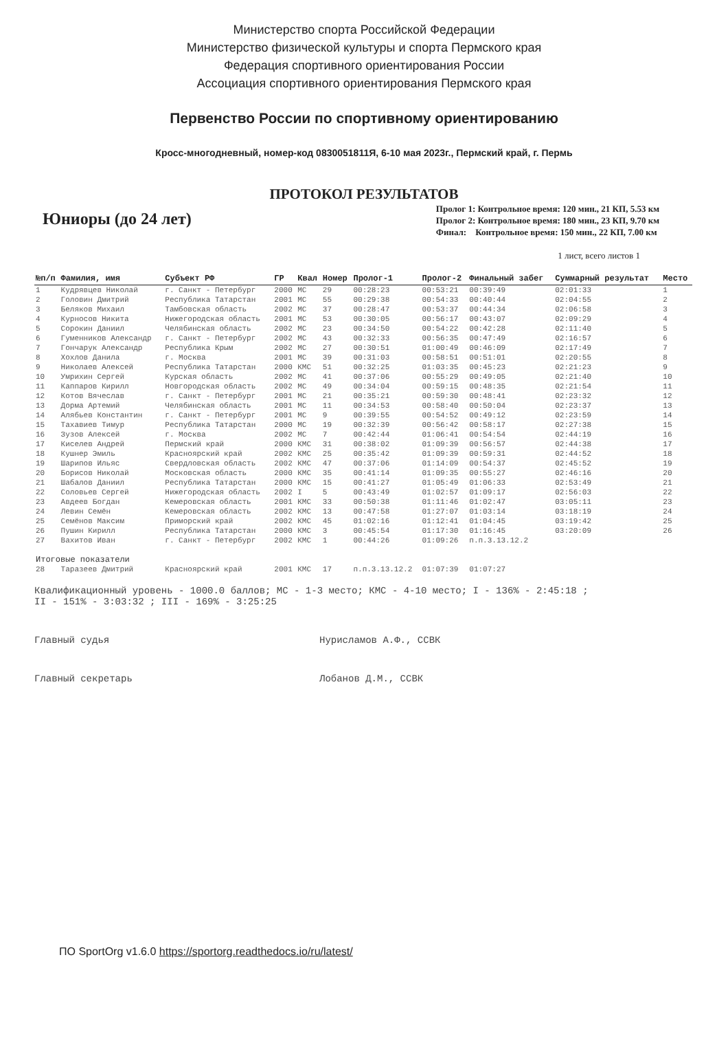Министерство спорта Российской Федерации
Министерство физической культуры и спорта Пермского края
Федерация спортивного ориентирования России
Ассоциация спортивного ориентирования Пермского края
Первенство России по спортивному ориентированию
Кросс-многодневный, номер-код 0830051811Я, 6-10 мая 2023г., Пермский край, г. Пермь
ПРОТОКОЛ РЕЗУЛЬТАТОВ
Юниоры (до 24 лет)
Пролог 1: Контрольное время: 120 мин., 21 КП, 5.53 км
Пролог 2: Контрольное время: 180 мин., 23 КП, 9.70 км
Финал: Контрольное время: 150 мин., 22 КП, 7.00 км
1 лист, всего листов 1
| №п/п | Фамилия, имя | Субъект РФ | ГР | Квал | Номер | Пролог-1 | Пролог-2 | Финальный забег | Суммарный результат | Место |
| --- | --- | --- | --- | --- | --- | --- | --- | --- | --- | --- |
| 1 | Кудрявцев Николай | г. Санкт - Петербург | 2000 | МС | 29 | 00:28:23 | 00:53:21 | 00:39:49 | 02:01:33 | 1 |
| 2 | Головин Дмитрий | Республика Татарстан | 2001 | МС | 55 | 00:29:38 | 00:54:33 | 00:40:44 | 02:04:55 | 2 |
| 3 | Беляков Михаил | Тамбовская область | 2002 | МС | 37 | 00:28:47 | 00:53:37 | 00:44:34 | 02:06:58 | 3 |
| 4 | Курносов Никита | Нижегородская область | 2001 | МС | 53 | 00:30:05 | 00:56:17 | 00:43:07 | 02:09:29 | 4 |
| 5 | Сорокин Даниил | Челябинская область | 2002 | МС | 23 | 00:34:50 | 00:54:22 | 00:42:28 | 02:11:40 | 5 |
| 6 | Гуменников Александр | г. Санкт - Петербург | 2002 | МС | 43 | 00:32:33 | 00:56:35 | 00:47:49 | 02:16:57 | 6 |
| 7 | Гончарук Александр | Республика Крым | 2002 | МС | 27 | 00:30:51 | 01:00:49 | 00:46:09 | 02:17:49 | 7 |
| 8 | Хохлов Данила | г. Москва | 2001 | МС | 39 | 00:31:03 | 00:58:51 | 00:51:01 | 02:20:55 | 8 |
| 9 | Николаев Алексей | Республика Татарстан | 2000 | КМС | 51 | 00:32:25 | 01:03:35 | 00:45:23 | 02:21:23 | 9 |
| 10 | Умрихин Сергей | Курская область | 2002 | МС | 41 | 00:37:06 | 00:55:29 | 00:49:05 | 02:21:40 | 10 |
| 11 | Каппаров Кирилл | Новгородская область | 2002 | МС | 49 | 00:34:04 | 00:59:15 | 00:48:35 | 02:21:54 | 11 |
| 12 | Котов Вячеслав | г. Санкт - Петербург | 2001 | МС | 21 | 00:35:21 | 00:59:30 | 00:48:41 | 02:23:32 | 12 |
| 13 | Дорма Артемий | Челябинская область | 2001 | МС | 11 | 00:34:53 | 00:58:40 | 00:50:04 | 02:23:37 | 13 |
| 14 | Алябьев Константин | г. Санкт - Петербург | 2001 | МС | 9 | 00:39:55 | 00:54:52 | 00:49:12 | 02:23:59 | 14 |
| 15 | Тахавиев Тимур | Республика Татарстан | 2000 | МС | 19 | 00:32:39 | 00:56:42 | 00:58:17 | 02:27:38 | 15 |
| 16 | Зузов Алексей | г. Москва | 2002 | МС | 7 | 00:42:44 | 01:06:41 | 00:54:54 | 02:44:19 | 16 |
| 17 | Киселев Андрей | Пермский край | 2000 | КМС | 31 | 00:38:02 | 01:09:39 | 00:56:57 | 02:44:38 | 17 |
| 18 | Кушнер Эмиль | Красноярский край | 2002 | КМС | 25 | 00:35:42 | 01:09:39 | 00:59:31 | 02:44:52 | 18 |
| 19 | Шарипов Ильяс | Свердловская область | 2002 | КМС | 47 | 00:37:06 | 01:14:09 | 00:54:37 | 02:45:52 | 19 |
| 20 | Борисов Николай | Московская область | 2000 | КМС | 35 | 00:41:14 | 01:09:35 | 00:55:27 | 02:46:16 | 20 |
| 21 | Шабалов Даниил | Республика Татарстан | 2000 | КМС | 15 | 00:41:27 | 01:05:49 | 01:06:33 | 02:53:49 | 21 |
| 22 | Соловьев Сергей | Нижегородская область | 2002 | I | 5 | 00:43:49 | 01:02:57 | 01:09:17 | 02:56:03 | 22 |
| 23 | Авдеев Богдан | Кемеровская область | 2001 | КМС | 33 | 00:50:38 | 01:11:46 | 01:02:47 | 03:05:11 | 23 |
| 24 | Левин Семён | Кемеровская область | 2002 | КМС | 13 | 00:47:58 | 01:27:07 | 01:03:14 | 03:18:19 | 24 |
| 25 | Семёнов Максим | Приморский край | 2002 | КМС | 45 | 01:02:16 | 01:12:41 | 01:04:45 | 03:19:42 | 25 |
| 26 | Пушин Кирилл | Республика Татарстан | 2000 | КМС | 3 | 00:45:54 | 01:17:30 | 01:16:45 | 03:20:09 | 26 |
| 27 | Вахитов Иван | г. Санкт - Петербург | 2002 | КМС | 1 | 00:44:26 | 01:09:26 | п.п.3.13.12.2 | | |
| Итоговые показатели | | | | | | | | | | |
| 28 | Таразеев Дмитрий | Красноярский край | 2001 | КМС | 17 | п.п.3.13.12.2 | 01:07:39 | 01:07:27 | | |
Квалификационный уровень - 1000.0 баллов; МС - 1-3 место; КМС - 4-10 место; I - 136% - 2:45:18 ;
II - 151% - 3:03:32 ; III - 169% - 3:25:25
Главный судья Нурисламов А.Ф., ССВК
Главный секретарь Лобанов Д.М., ССВК
ПО SportOrg v1.6.0 https://sportorg.readthedocs.io/ru/latest/